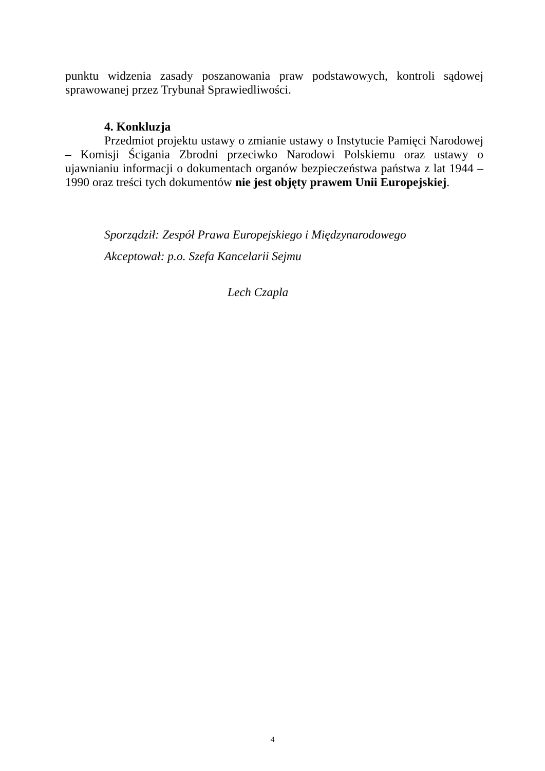punktu widzenia zasady poszanowania praw podstawowych, kontroli sądowej sprawowanej przez Trybunał Sprawiedliwości.
4. Konkluzja
Przedmiot projektu ustawy o zmianie ustawy o Instytucie Pamięci Narodowej – Komisji Ścigania Zbrodni przeciwko Narodowi Polskiemu oraz ustawy o ujawnianiu informacji o dokumentach organów bezpieczeństwa państwa z lat 1944 – 1990 oraz treści tych dokumentów nie jest objęty prawem Unii Europejskiej.
Sporządził: Zespół Prawa Europejskiego i Międzynarodowego
Akceptował: p.o. Szefa Kancelarii Sejmu
Lech Czapla
4